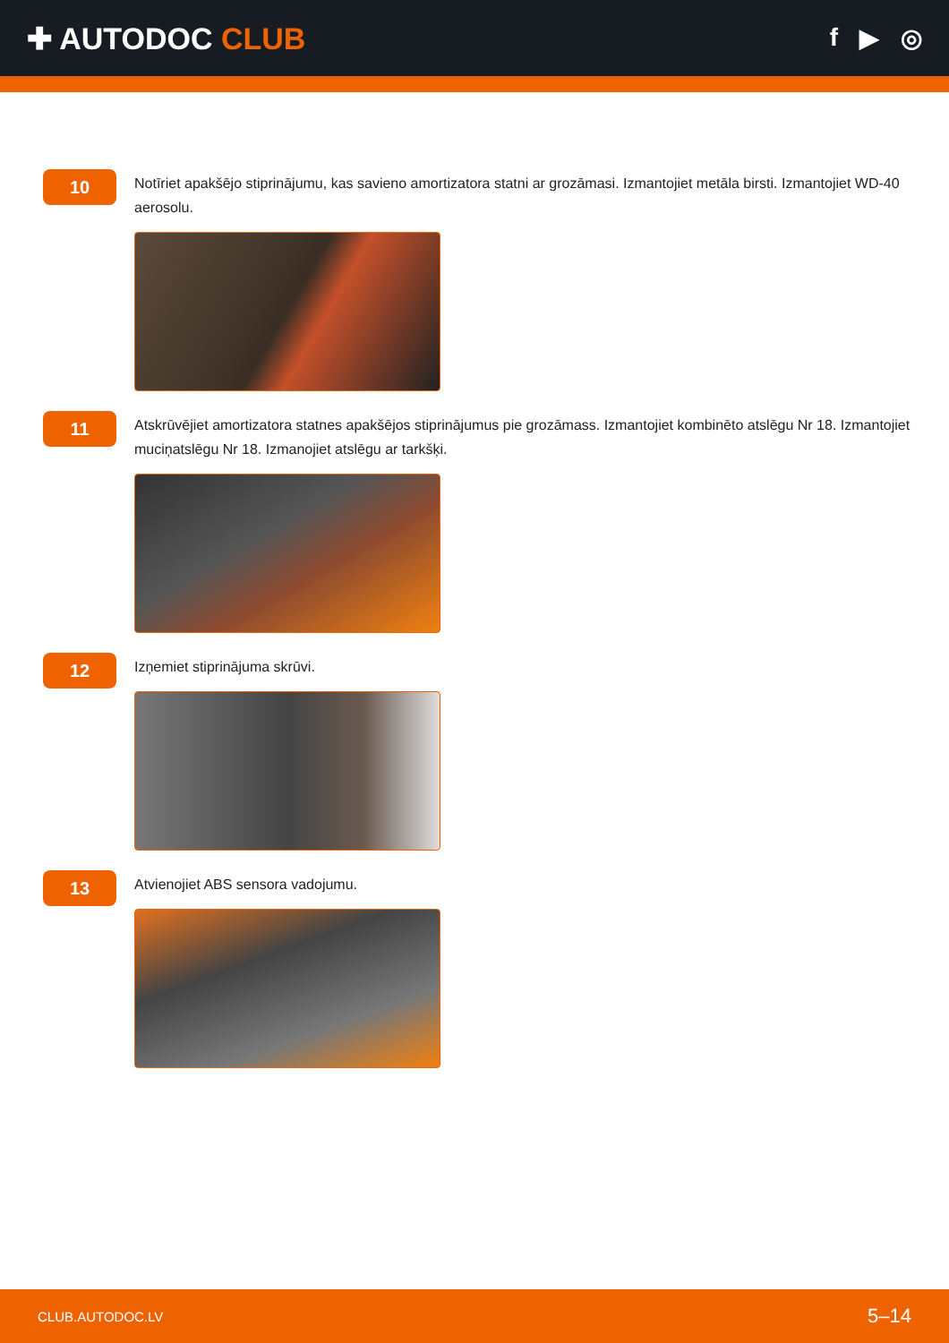✚ AUTODOC CLUB
f ▶ ◎
10
Notīriet apakšējo stiprinājumu, kas savieno amortizatora statni ar grozāmasi. Izmantojiet metāla birsti. Izmantojiet WD-40 aerosolu.
11
Atskrūvējiet amortizatora statnes apakšējos stiprinājumus pie grozāmass. Izmantojiet kombinēto atslēgu Nr 18. Izmantojiet muciņatslēgu Nr 18. Izmanojiet atslēgu ar tarkšķi.
12
Izņemiet stiprinājuma skrūvi.
13
Atvienojiet ABS sensora vadojumu.
CLUB.AUTODOC.LV 5–14